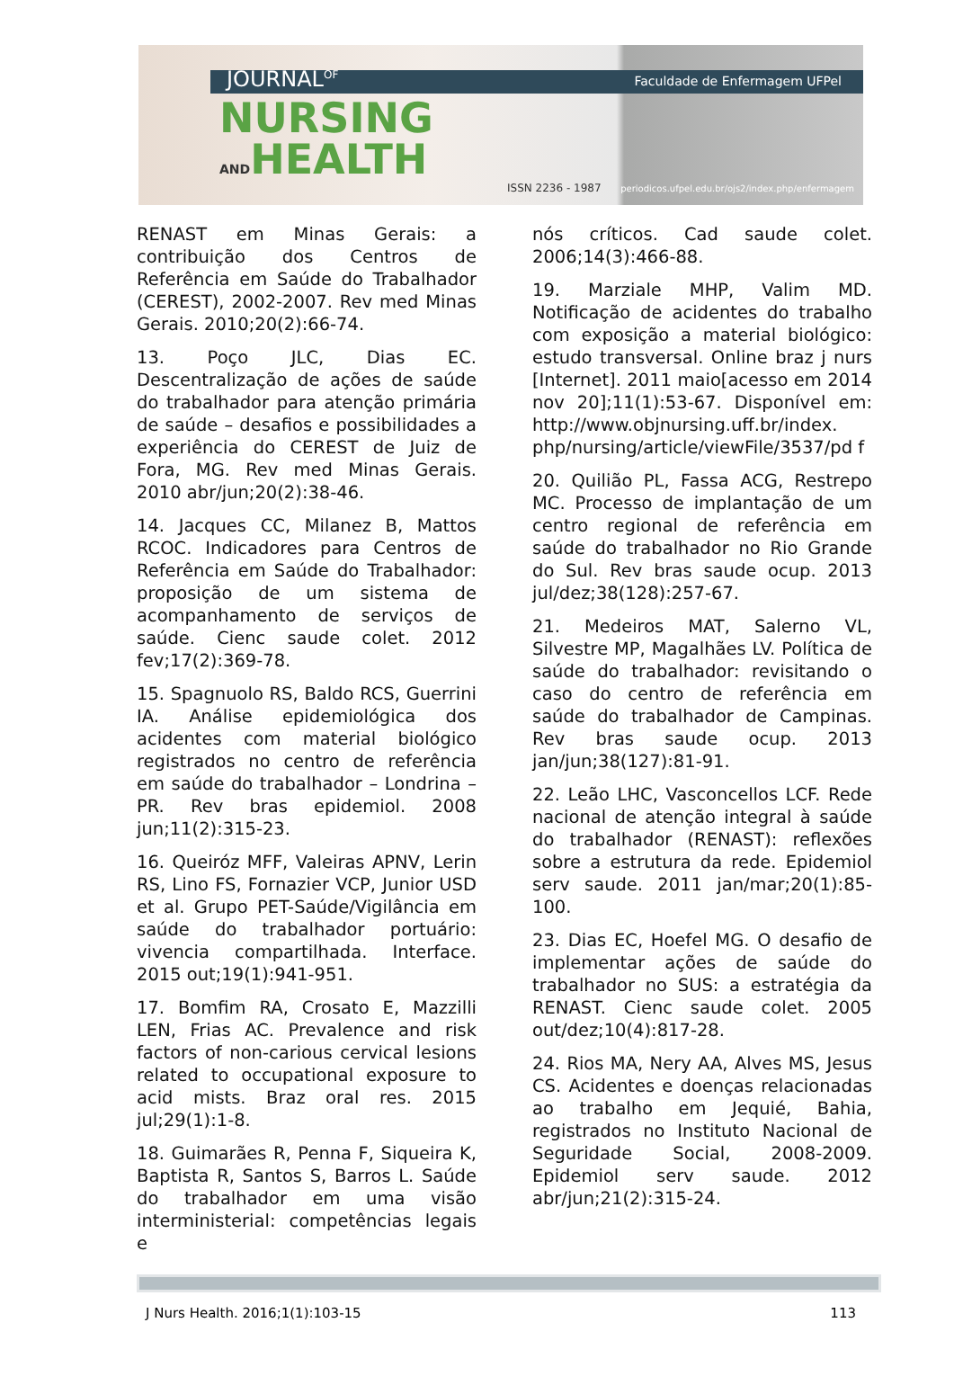JOURNAL<sup>OF</sup>
NURSING
ANDHEALTH
Faculdade de Enfermagem UFPel
ISSN 2236 - 1987
periodicos.ufpel.edu.br/ojs2/index.php/enfermagem
RENAST em Minas Gerais: a contribuição dos Centros de Referência em Saúde do Trabalhador (CEREST), 2002-2007. Rev med Minas Gerais. 2010;20(2):66-74.
13. Poço JLC, Dias EC. Descentralização de ações de saúde do trabalhador para atenção primária de saúde – desafios e possibilidades a experiência do CEREST de Juiz de Fora, MG. Rev med Minas Gerais. 2010 abr/jun;20(2):38-46.
14. Jacques CC, Milanez B, Mattos RCOC. Indicadores para Centros de Referência em Saúde do Trabalhador: proposição de um sistema de acompanhamento de serviços de saúde. Cienc saude colet. 2012 fev;17(2):369-78.
15. Spagnuolo RS, Baldo RCS, Guerrini IA. Análise epidemiológica dos acidentes com material biológico registrados no centro de referência em saúde do trabalhador – Londrina – PR. Rev bras epidemiol. 2008 jun;11(2):315-23.
16. Queiróz MFF, Valeiras APNV, Lerin RS, Lino FS, Fornazier VCP, Junior USD et al. Grupo PET-Saúde/Vigilância em saúde do trabalhador portuário: vivencia compartilhada. Interface. 2015 out;19(1):941-951.
17. Bomfim RA, Crosato E, Mazzilli LEN, Frias AC. Prevalence and risk factors of non-carious cervical lesions related to occupational exposure to acid mists. Braz oral res. 2015 jul;29(1):1-8.
18. Guimarães R, Penna F, Siqueira K, Baptista R, Santos S, Barros L. Saúde do trabalhador em uma visão interministerial: competências legais e
nós críticos. Cad saude colet. 2006;14(3):466-88.
19. Marziale MHP, Valim MD. Notificação de acidentes do trabalho com exposição a material biológico: estudo transversal. Online braz j nurs [Internet]. 2011 maio[acesso em 2014 nov 20];11(1):53-67. Disponível em: http://www.objnursing.uff.br/index. php/nursing/article/viewFile/3537/pd f
20. Quilião PL, Fassa ACG, Restrepo MC. Processo de implantação de um centro regional de referência em saúde do trabalhador no Rio Grande do Sul. Rev bras saude ocup. 2013 jul/dez;38(128):257-67.
21. Medeiros MAT, Salerno VL, Silvestre MP, Magalhães LV. Política de saúde do trabalhador: revisitando o caso do centro de referência em saúde do trabalhador de Campinas. Rev bras saude ocup. 2013 jan/jun;38(127):81-91.
22. Leão LHC, Vasconcellos LCF. Rede nacional de atenção integral à saúde do trabalhador (RENAST): reflexões sobre a estrutura da rede. Epidemiol serv saude. 2011 jan/mar;20(1):85-100.
23. Dias EC, Hoefel MG. O desafio de implementar ações de saúde do trabalhador no SUS: a estratégia da RENAST. Cienc saude colet. 2005 out/dez;10(4):817-28.
24. Rios MA, Nery AA, Alves MS, Jesus CS. Acidentes e doenças relacionadas ao trabalho em Jequié, Bahia, registrados no Instituto Nacional de Seguridade Social, 2008-2009. Epidemiol serv saude. 2012 abr/jun;21(2):315-24.
J Nurs Health. 2016;1(1):103-15 113